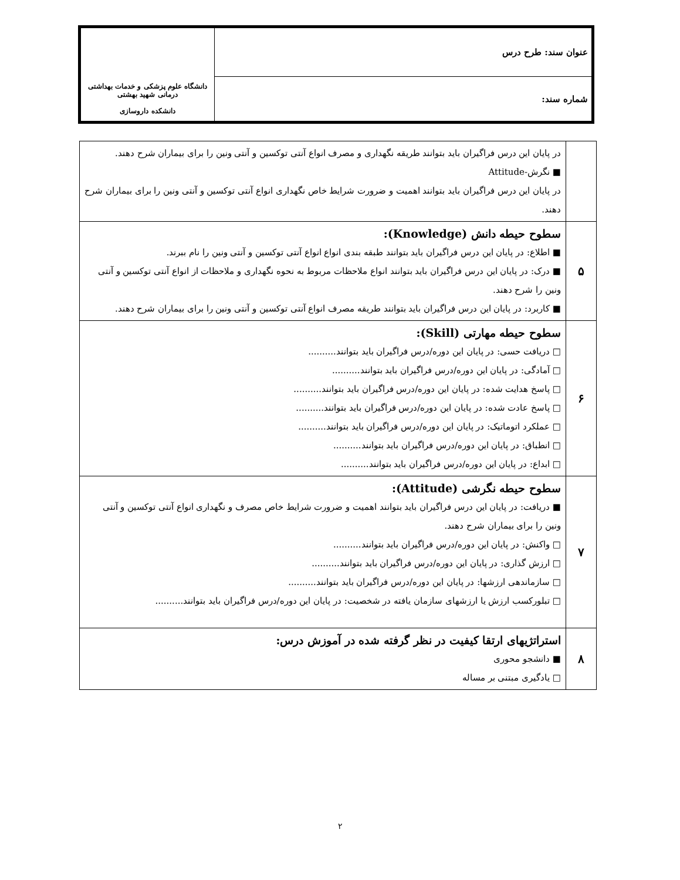| عنوان سند: طرح درس | دانشگاه علوم پزشکی و خدمات بهداشتی درمانی شهید بهشتی دانشکده داروسازی |
| شماره سند: | |
| | در پایان این درس فراگیران باید بتوانند طریقه نگهداری و مصرف انواع آنتی توکسین و آنتی ونین را برای بیماران شرح دهند. ■ نگرش-Attitude در پایان این درس فراگیران باید بتوانند اهمیت و ضرورت شرایط خاص نگهداری انواع آنتی توکسین و آنتی ونین را برای بیماران شرح دهند. |
| ۵ | سطوح حیطه دانش (Knowledge): ■ اطلاع: در پایان این درس فراگیران باید بتوانند طبقه بندی انواع انواع آنتی توکسین و آنتی ونین را نام ببرند. ■ درک: در پایان این درس فراگیران باید بتوانند انواع ملاحظات مربوط به نحوه نگهداری و ملاحظات از انواع آنتی توکسین و آنتی ونین را شرح دهند. ■ کاربرد: در پایان این درس فراگیران باید بتوانند طریقه مصرف انواع آنتی توکسین و آنتی ونین را برای بیماران شرح دهند. |
| ۶ | سطوح حیطه مهارتی (Skill): □ دریافت حسی: در پایان این دوره/درس فراگیران باید بتوانند.......... □ آمادگی: در پایان این دوره/درس فراگیران باید بتوانند.......... □ پاسخ هدایت شده: در پایان این دوره/درس فراگیران باید بتوانند.......... □ پاسخ عادت شده: در پایان این دوره/درس فراگیران باید بتوانند.......... □ عملکرد اتوماتیک: در پایان این دوره/درس فراگیران باید بتوانند.......... □ انطباق: در پایان این دوره/درس فراگیران باید بتوانند.......... □ ابداع: در پایان این دوره/درس فراگیران باید بتوانند.......... |
| ۷ | سطوح حیطه نگرشی (Attitude): ■ دریافت: در پایان این درس فراگیران باید بتوانند اهمیت و ضرورت شرایط خاص مصرف و نگهداری انواع آنتی توکسین و آنتی ونین را برای بیماران شرح دهند. □ واکنش: در پایان این دوره/درس فراگیران باید بتوانند.......... □ ارزش گذاری: در پایان این دوره/درس فراگیران باید بتوانند.......... □ سازماندهی ارزشها: در پایان این دوره/درس فراگیران باید بتوانند.......... □ تبلورکسب ارزش یا ارزشهای سازمان یافته در شخصیت: در پایان این دوره/درس فراگیران باید بتوانند.......... |
| ۸ | استراتژیهای ارتقا کیفیت در نظر گرفته شده در آموزش درس: ■ دانشجو محوری □ یادگیری مبتنی بر مساله |
۲